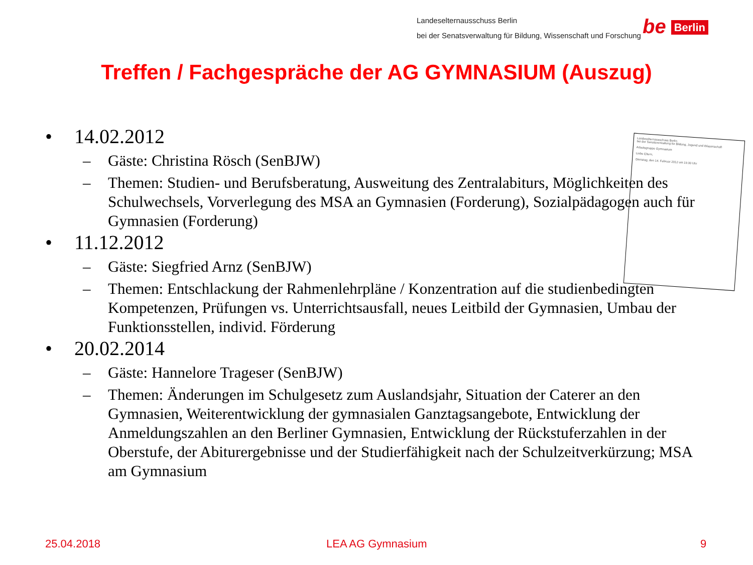Landeselternausschuss Berlin
bei der Senatsverwaltung für Bildung, Wissenschaft und Forschung
be Berlin
Treffen / Fachgespräche der AG GYMNASIUM (Auszug)
Landeselternausschuss Berlin
bei der Senatsverwaltung für Bildung, Jugend und Wissenschaft
Arbeitsgruppe Gymnasium
Liebe Eltern,
Dienstag, den 14. Februar 2012 um 19.00 Uhr
• 14.02.2012
– Gäste: Christina Rösch (SenBJW)
– Themen: Studien- und Berufsberatung, Ausweitung des Zentralabiturs, Möglichkeiten des Schulwechsels, Vorverlegung des MSA an Gymnasien (Forderung), Sozialpädagogen auch für Gymnasien (Forderung)
• 11.12.2012
– Gäste: Siegfried Arnz (SenBJW)
– Themen: Entschlackung der Rahmenlehrpläne / Konzentration auf die studienbedingten Kompetenzen, Prüfungen vs. Unterrichtsausfall, neues Leitbild der Gymnasien, Umbau der Funktionsstellen, individ. Förderung
• 20.02.2014
– Gäste: Hannelore Trageser (SenBJW)
– Themen: Änderungen im Schulgesetz zum Auslandsjahr, Situation der Caterer an den Gymnasien, Weiterentwicklung der gymnasialen Ganztagsangebote, Entwicklung der Anmeldungszahlen an den Berliner Gymnasien, Entwicklung der Rückstuferzahlen in der Oberstufe, der Abiturergebnisse und der Studierfähigkeit nach der Schulzeitverkürzung; MSA am Gymnasium
25.04.2018 LEA AG Gymnasium 9